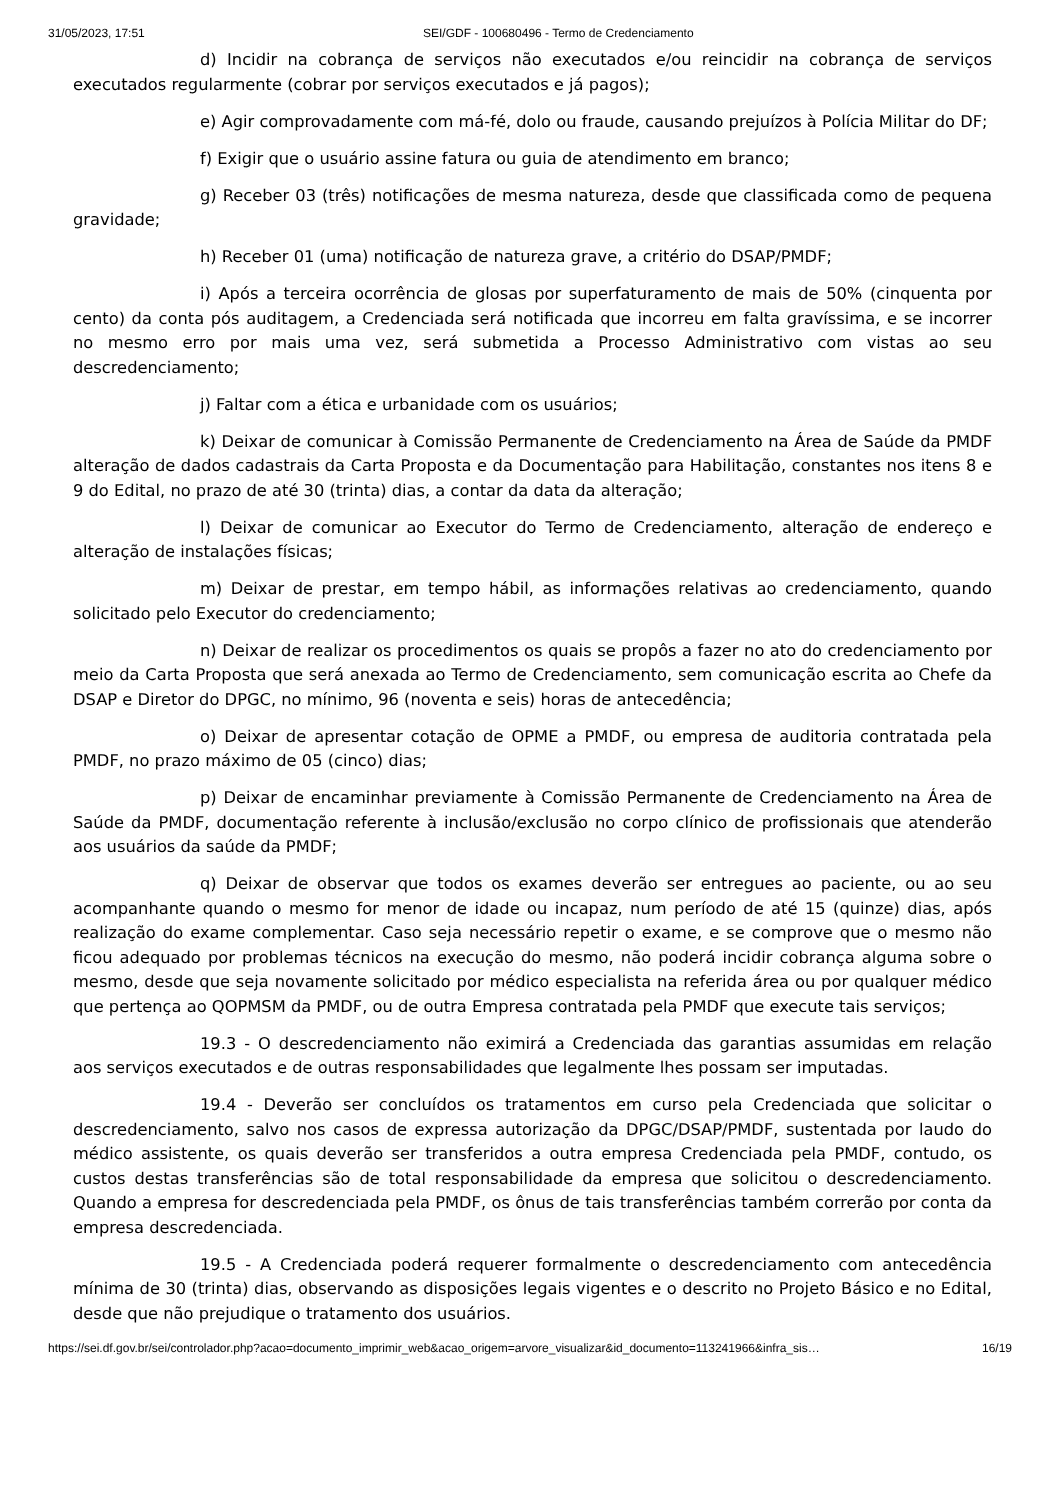31/05/2023, 17:51 SEI/GDF - 100680496 - Termo de Credenciamento
d) Incidir na cobrança de serviços não executados e/ou reincidir na cobrança de serviços executados regularmente (cobrar por serviços executados e já pagos);
e) Agir comprovadamente com má-fé, dolo ou fraude, causando prejuízos à Polícia Militar do DF;
f) Exigir que o usuário assine fatura ou guia de atendimento em branco;
g) Receber 03 (três) notificações de mesma natureza, desde que classificada como de pequena gravidade;
h) Receber 01 (uma) notificação de natureza grave, a critério do DSAP/PMDF;
i) Após a terceira ocorrência de glosas por superfaturamento de mais de 50% (cinquenta por cento) da conta pós auditagem, a Credenciada será notificada que incorreu em falta gravíssima, e se incorrer no mesmo erro por mais uma vez, será submetida a Processo Administrativo com vistas ao seu descredenciamento;
j) Faltar com a ética e urbanidade com os usuários;
k) Deixar de comunicar à Comissão Permanente de Credenciamento na Área de Saúde da PMDF alteração de dados cadastrais da Carta Proposta e da Documentação para Habilitação, constantes nos itens 8 e 9 do Edital, no prazo de até 30 (trinta) dias, a contar da data da alteração;
l) Deixar de comunicar ao Executor do Termo de Credenciamento, alteração de endereço e alteração de instalações físicas;
m) Deixar de prestar, em tempo hábil, as informações relativas ao credenciamento, quando solicitado pelo Executor do credenciamento;
n) Deixar de realizar os procedimentos os quais se propôs a fazer no ato do credenciamento por meio da Carta Proposta que será anexada ao Termo de Credenciamento, sem comunicação escrita ao Chefe da DSAP e Diretor do DPGC, no mínimo, 96 (noventa e seis) horas de antecedência;
o) Deixar de apresentar cotação de OPME a PMDF, ou empresa de auditoria contratada pela PMDF, no prazo máximo de 05 (cinco) dias;
p) Deixar de encaminhar previamente à Comissão Permanente de Credenciamento na Área de Saúde da PMDF, documentação referente à inclusão/exclusão no corpo clínico de profissionais que atenderão aos usuários da saúde da PMDF;
q) Deixar de observar que todos os exames deverão ser entregues ao paciente, ou ao seu acompanhante quando o mesmo for menor de idade ou incapaz, num período de até 15 (quinze) dias, após realização do exame complementar. Caso seja necessário repetir o exame, e se comprove que o mesmo não ficou adequado por problemas técnicos na execução do mesmo, não poderá incidir cobrança alguma sobre o mesmo, desde que seja novamente solicitado por médico especialista na referida área ou por qualquer médico que pertença ao QOPMSM da PMDF, ou de outra Empresa contratada pela PMDF que execute tais serviços;
19.3 - O descredenciamento não eximirá a Credenciada das garantias assumidas em relação aos serviços executados e de outras responsabilidades que legalmente lhes possam ser imputadas.
19.4 - Deverão ser concluídos os tratamentos em curso pela Credenciada que solicitar o descredenciamento, salvo nos casos de expressa autorização da DPGC/DSAP/PMDF, sustentada por laudo do médico assistente, os quais deverão ser transferidos a outra empresa Credenciada pela PMDF, contudo, os custos destas transferências são de total responsabilidade da empresa que solicitou o descredenciamento. Quando a empresa for descredenciada pela PMDF, os ônus de tais transferências também correrão por conta da empresa descredenciada.
19.5 - A Credenciada poderá requerer formalmente o descredenciamento com antecedência mínima de 30 (trinta) dias, observando as disposições legais vigentes e o descrito no Projeto Básico e no Edital, desde que não prejudique o tratamento dos usuários.
https://sei.df.gov.br/sei/controlador.php?acao=documento_imprimir_web&acao_origem=arvore_visualizar&id_documento=113241966&infra_sis… 16/19